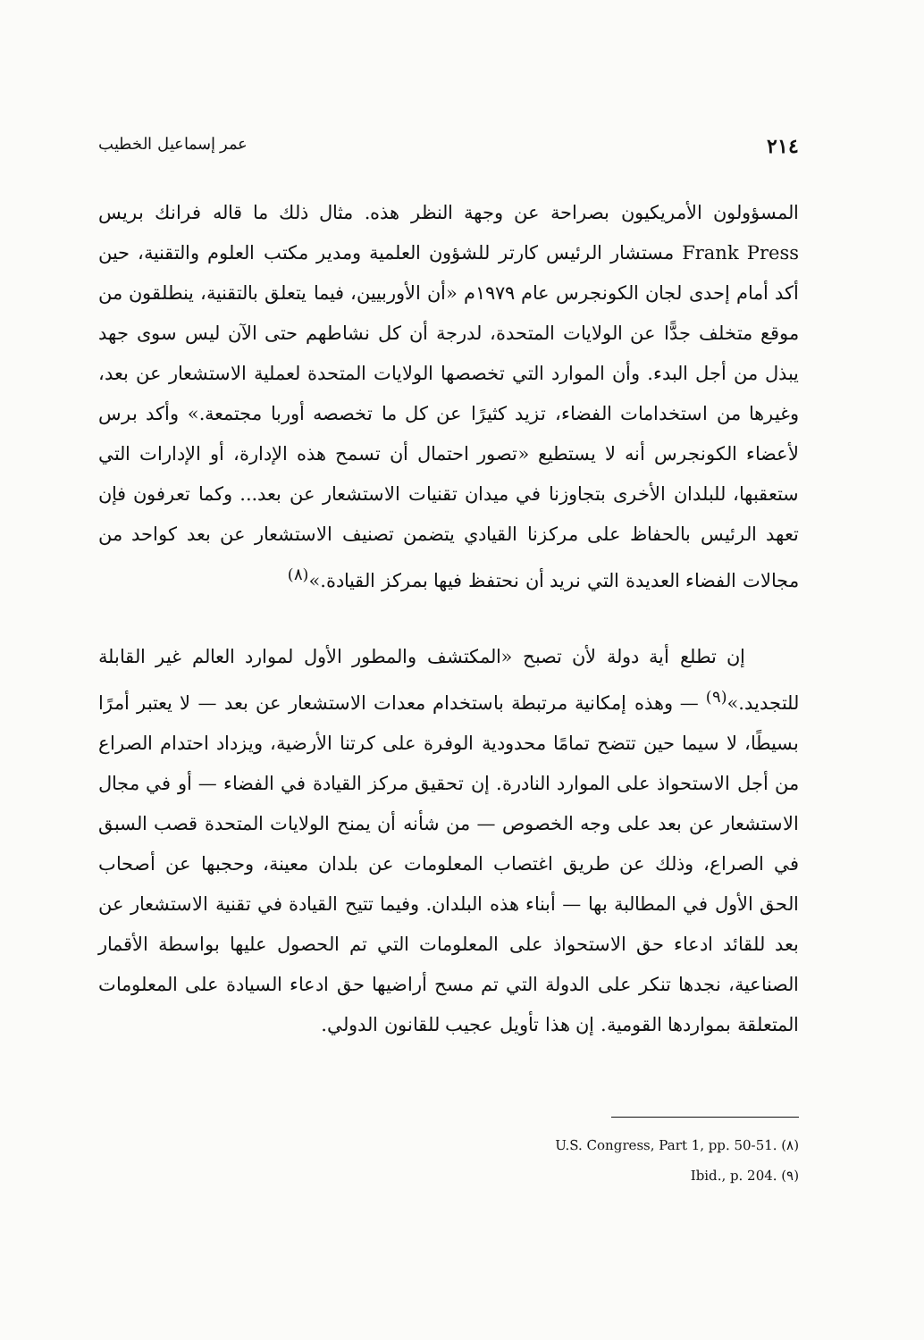٢١٤ عمر إسماعيل الخطيب
المسؤولون الأمريكيون بصراحة عن وجهة النظر هذه. مثال ذلك ما قاله فرانك بريس Frank Press مستشار الرئيس كارتر للشؤون العلمية ومدير مكتب العلوم والتقنية، حين أكد أمام إحدى لجان الكونجرس عام ١٩٧٩م «أن الأوربيين، فيما يتعلق بالتقنية، ينطلقون من موقع متخلف جدًّا عن الولايات المتحدة، لدرجة أن كل نشاطهم حتى الآن ليس سوى جهد يبذل من أجل البدء. وأن الموارد التي تخصصها الولايات المتحدة لعملية الاستشعار عن بعد، وغيرها من استخدامات الفضاء، تزيد كثيرًا عن كل ما تخصصه أوربا مجتمعة.» وأكد برس لأعضاء الكونجرس أنه لا يستطيع «تصور احتمال أن تسمح هذه الإدارة، أو الإدارات التي ستعقبها، للبلدان الأخرى بتجاوزنا في ميدان تقنيات الاستشعار عن بعد... وكما تعرفون فإن تعهد الرئيس بالحفاظ على مركزنا القيادي يتضمن تصنيف الاستشعار عن بعد كواحد من مجالات الفضاء العديدة التي نريد أن نحتفظ فيها بمركز القيادة.»<sup>(٨)</sup>
إن تطلع أية دولة لأن تصبح «المكتشف والمطور الأول لموارد العالم غير القابلة للتجديد.»<sup>(٩)</sup> — وهذه إمكانية مرتبطة باستخدام معدات الاستشعار عن بعد — لا يعتبر أمرًا بسيطًا، لا سيما حين تتضح تمامًا محدودية الوفرة على كرتنا الأرضية، ويزداد احتدام الصراع من أجل الاستحواذ على الموارد النادرة. إن تحقيق مركز القيادة في الفضاء — أو في مجال الاستشعار عن بعد على وجه الخصوص — من شأنه أن يمنح الولايات المتحدة قصب السبق في الصراع، وذلك عن طريق اغتصاب المعلومات عن بلدان معينة، وحجبها عن أصحاب الحق الأول في المطالبة بها — أبناء هذه البلدان. وفيما تتيح القيادة في تقنية الاستشعار عن بعد للقائد ادعاء حق الاستحواذ على المعلومات التي تم الحصول عليها بواسطة الأقمار الصناعية، نجدها تنكر على الدولة التي تم مسح أراضيها حق ادعاء السيادة على المعلومات المتعلقة بمواردها القومية. إن هذا تأويل عجيب للقانون الدولي.
(٨) U.S. Congress, Part 1, pp. 50-51.
(٩) Ibid., p. 204.